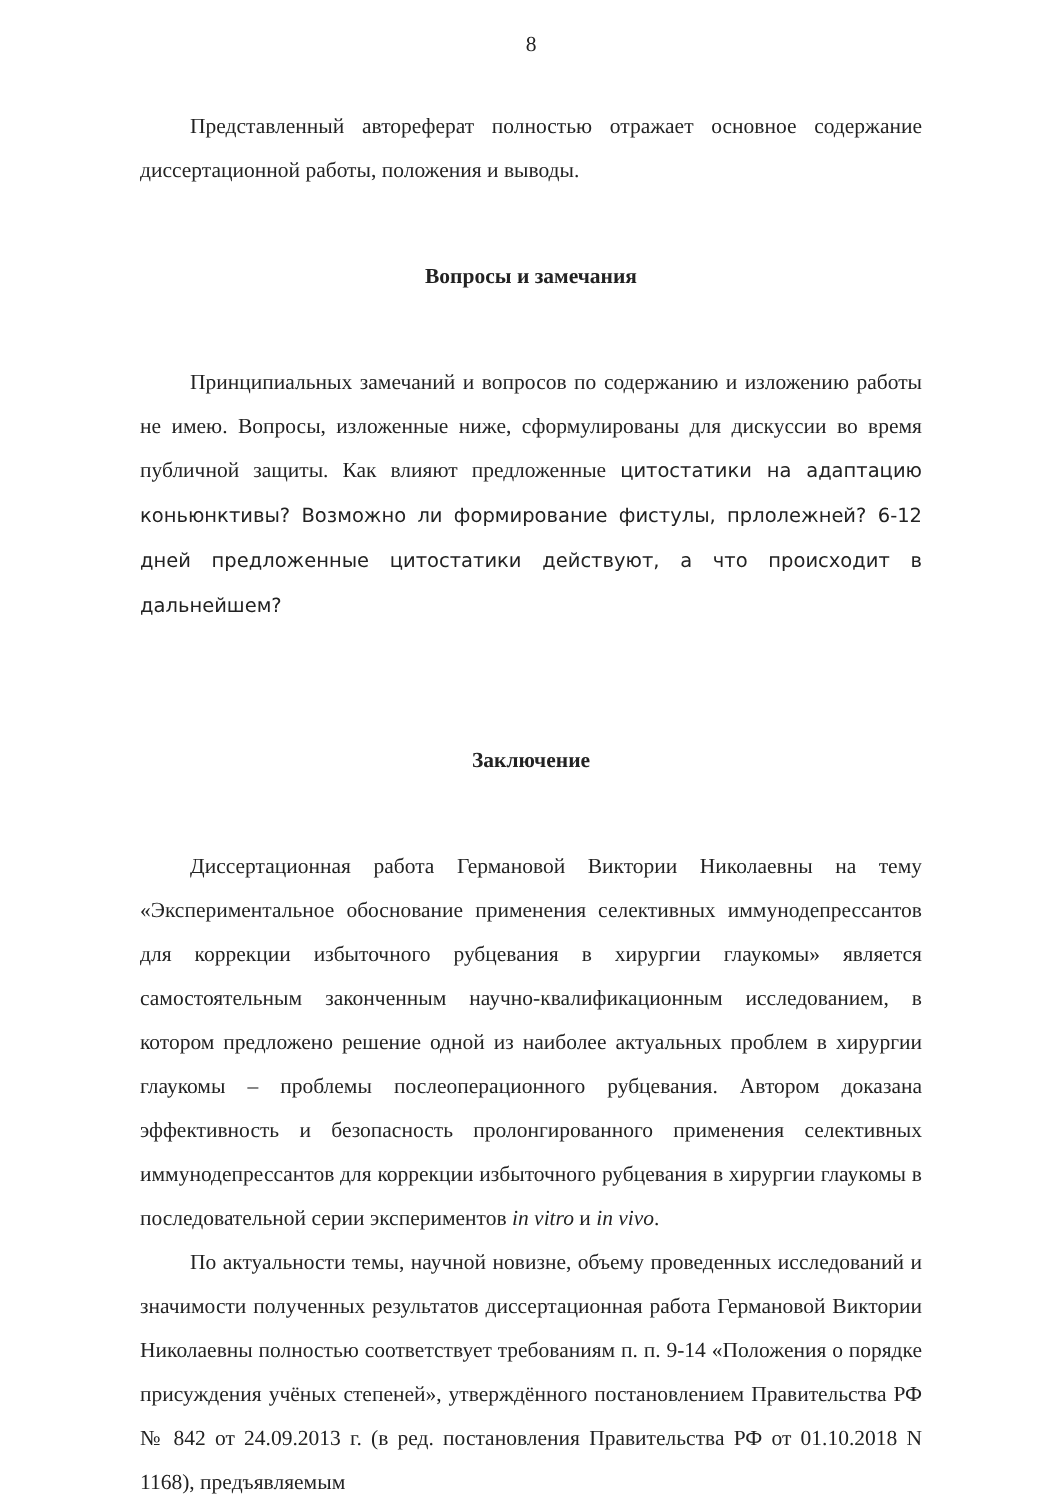8
Представленный автореферат полностью отражает основное содержание диссертационной работы, положения и выводы.
Вопросы и замечания
Принципиальных замечаний и вопросов по содержанию и изложению работы не имею. Вопросы, изложенные ниже, сформулированы для дискуссии во время публичной защиты. Как влияют предложенные цитостатики на адаптацию коньюнктивы? Возможно ли формирование фистулы, прлолежней? 6-12 дней предложенные цитостатики действуют, а что происходит в дальнейшем?
Заключение
Диссертационная работа Германовой Виктории Николаевны на тему «Экспериментальное обоснование применения селективных иммунодепрессантов для коррекции избыточного рубцевания в хирургии глаукомы» является самостоятельным законченным научно-квалификационным исследованием, в котором предложено решение одной из наиболее актуальных проблем в хирургии глаукомы – проблемы послеоперационного рубцевания. Автором доказана эффективность и безопасность пролонгированного применения селективных иммунодепрессантов для коррекции избыточного рубцевания в хирургии глаукомы в последовательной серии экспериментов in vitro и in vivo.
По актуальности темы, научной новизне, объему проведенных исследований и значимости полученных результатов диссертационная работа Германовой Виктории Николаевны полностью соответствует требованиям п. п. 9-14 «Положения о порядке присуждения учёных степеней», утверждённого постановлением Правительства РФ № 842 от 24.09.2013 г. (в ред. постановления Правительства РФ от 01.10.2018 N 1168), предъявляемым